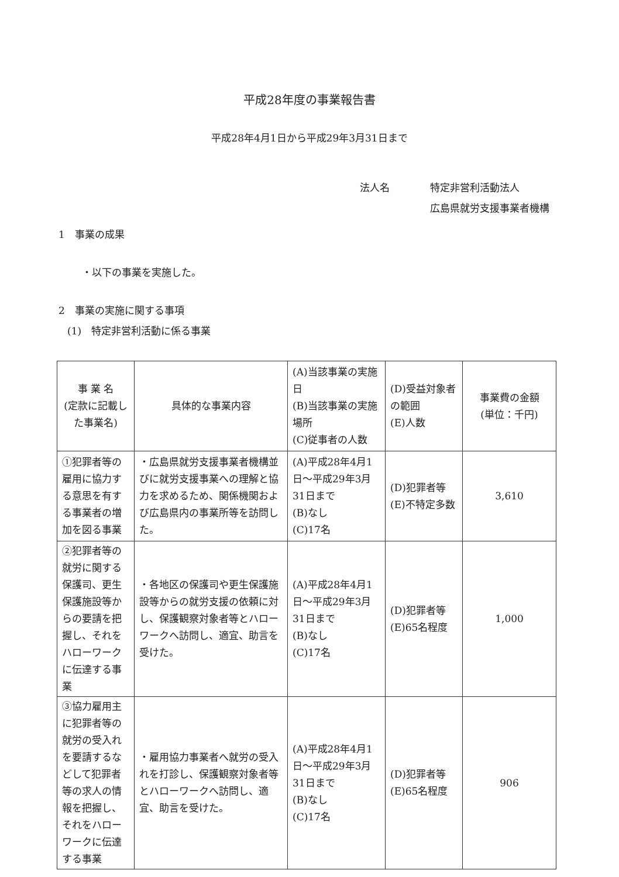平成28年度の事業報告書
平成28年4月1日から平成29年3月31日まで
法人名
特定非営利活動法人
広島県就労支援事業者機構
1　事業の成果
・以下の事業を実施した。
2　事業の実施に関する事項
(1)　特定非営利活動に係る事業
| 事 業 名 (定款に記載した事業名) | 具体的な事業内容 | (A)当該事業の実施日 (B)当該事業の実施場所 (C)従事者の人数 | (D)受益対象者の範囲 (E)人数 | 事業費の金額 (単位：千円) |
| ①犯罪者等の雇用に協力する意思を有する事業者の増加を図る事業 | ・広島県就労支援事業者機構並びに就労支援事業への理解と協力を求めるため、関係機関および広島県内の事業所等を訪問した。 | (A)平成28年4月1日～平成29年3月31日まで (B)なし (C)17名 | (D)犯罪者等 (E)不特定多数 | 3,610 |
| ②犯罪者等の就労に関する保護司、更生保護施設等からの要請を把握し、それをハローワークに伝達する事業 | ・各地区の保護司や更生保護施設等からの就労支援の依頼に対し、保護観察対象者等とハローワークへ訪問し、適宜、助言を受けた。 | (A)平成28年4月1日～平成29年3月31日まで (B)なし (C)17名 | (D)犯罪者等 (E)65名程度 | 1,000 |
| ③協力雇用主に犯罪者等の就労の受入れを要請するなどして犯罪者等の求人の情報を把握し、それをハローワークに伝達する事業 | ・雇用協力事業者へ就労の受入れを打診し、保護観察対象者等とハローワークへ訪問し、適宜、助言を受けた。 | (A)平成28年4月1日～平成29年3月31日まで (B)なし (C)17名 | (D)犯罪者等 (E)65名程度 | 906 |